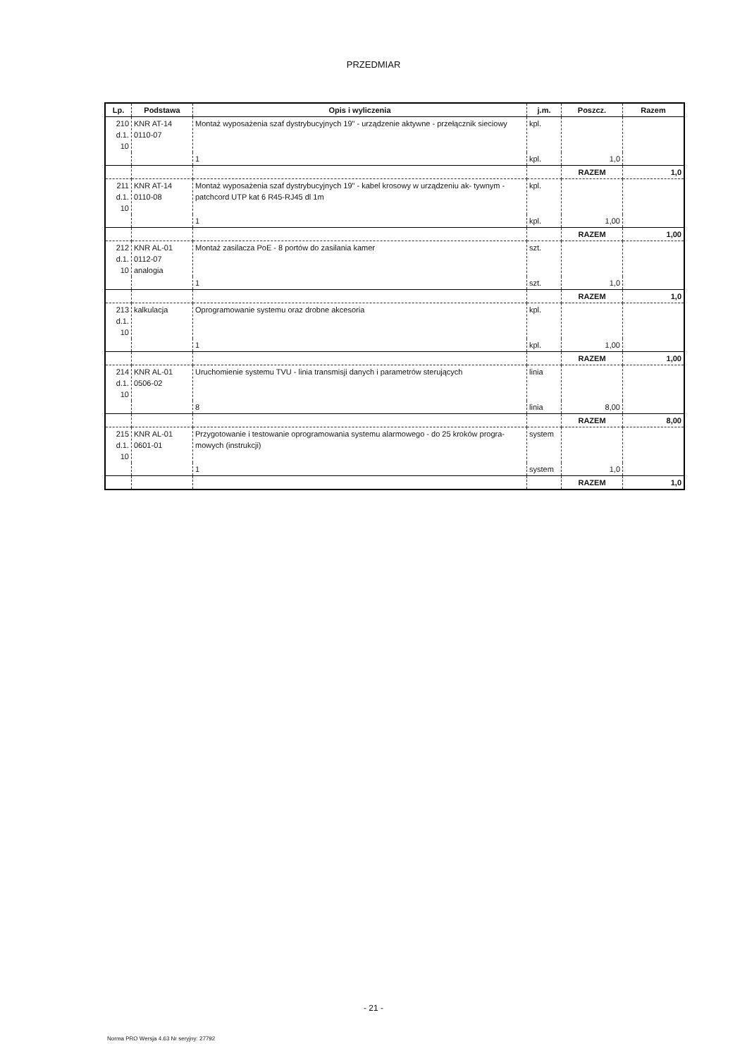PRZEDMIAR
| Lp. | Podstawa | Opis i wyliczenia | j.m. | Poszcz. | Razem |
| --- | --- | --- | --- | --- | --- |
| 210 d.1. 10 | KNR AT-14 0110-07 | Montaż wyposażenia szaf dystrybucyjnych 19" - urządzenie aktywne - przełącznik sieciowy | kpl. | | |
| | | 1 | kpl. | 1,0 | |
| | | | | RAZEM | 1,0 |
| 211 d.1. 10 | KNR AT-14 0110-08 | Montaż wyposażenia szaf dystrybucyjnych 19" - kabel krosowy w urządzeniu ak- tywnym - patchcord UTP kat 6 R45-RJ45 dl 1m | kpl. | | |
| | | 1 | kpl. | 1,00 | |
| | | | | RAZEM | 1,00 |
| 212 d.1. 10 | KNR AL-01 0112-07 analogia | Montaż zasilacza PoE - 8 portów do zasilania kamer | szt. | | |
| | | 1 | szt. | 1,0 | |
| | | | | RAZEM | 1,0 |
| 213 d.1. 10 | kalkulacja | Oprogramowanie systemu oraz drobne akcesoria | kpl. | | |
| | | 1 | kpl. | 1,00 | |
| | | | | RAZEM | 1,00 |
| 214 d.1. 10 | KNR AL-01 0506-02 | Uruchomienie systemu TVU - linia transmisji danych i parametrów sterujących | linia | | |
| | | 8 | linia | 8,00 | |
| | | | | RAZEM | 8,00 |
| 215 d.1. 10 | KNR AL-01 0601-01 | Przygotowanie i testowanie oprogramowania systemu alarmowego - do 25 kroków progra- mowych (instrukcji) | system | | |
| | | 1 | system | 1,0 | |
| | | | | RAZEM | 1,0 |
- 21 -
Norma PRO Wersja 4.63 Nr seryjny: 27792